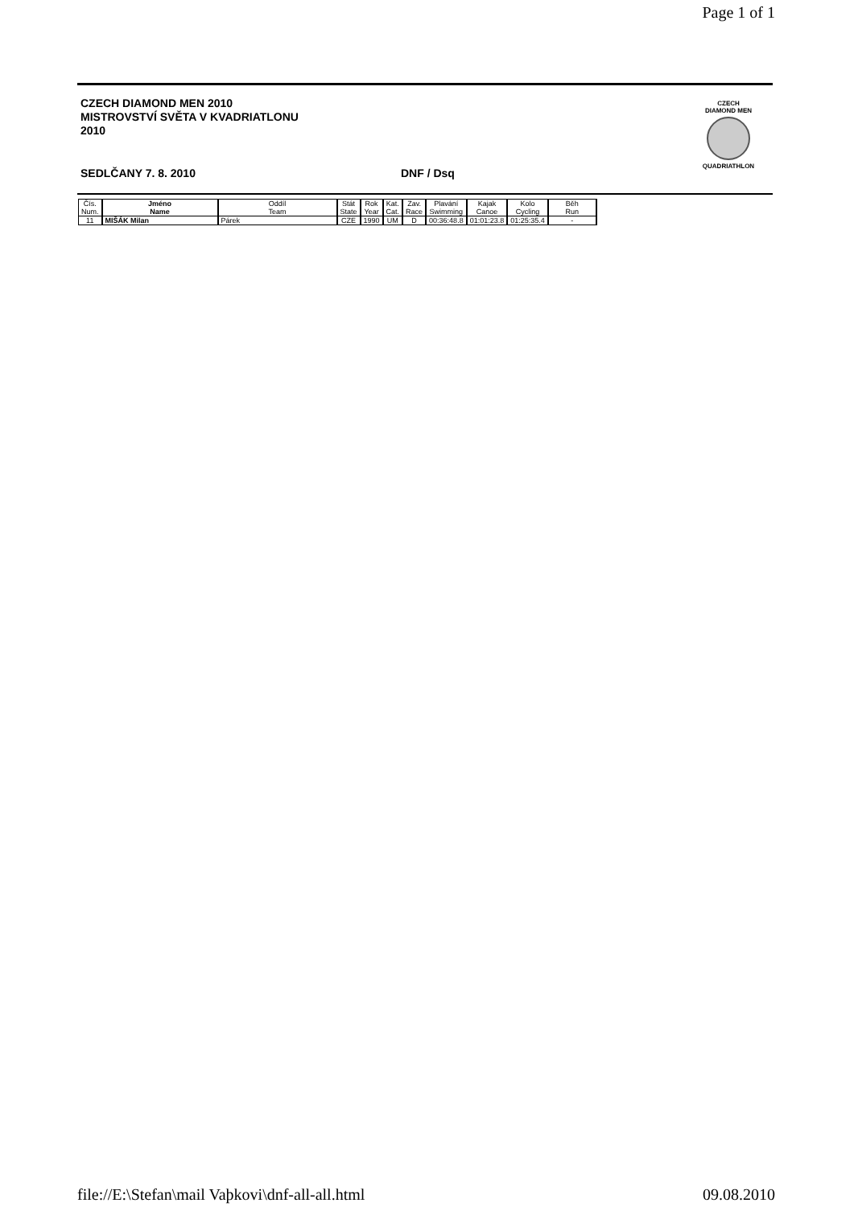Page 1 of 1
CZECH DIAMOND MEN 2010
MISTROVSTVÍ SVĚTA V KVADRIATLONU
2010
SEDLČANY 7. 8. 2010 DNF / Dsq
CZECH
DIAMOND MEN
QUADRIATHLON
| Čís. Num. | Jméno Name | Oddíl Team | Stát State | Rok Year | Kat. Cat. | Zav. Race | Plavání Swimming | Kajak Canoe | Kolo Cycling | Běh Run |
| --- | --- | --- | --- | --- | --- | --- | --- | --- | --- | --- |
| 11 | MIŠÁK Milan | Párek | CZE | 1990 | UM | D | 00:36:48.8 | 01:01:23.8 | 01:25:35.4 | - |
file://E:\Stefan\mail Vaþkovi\dnf-all-all.html 09.08.2010